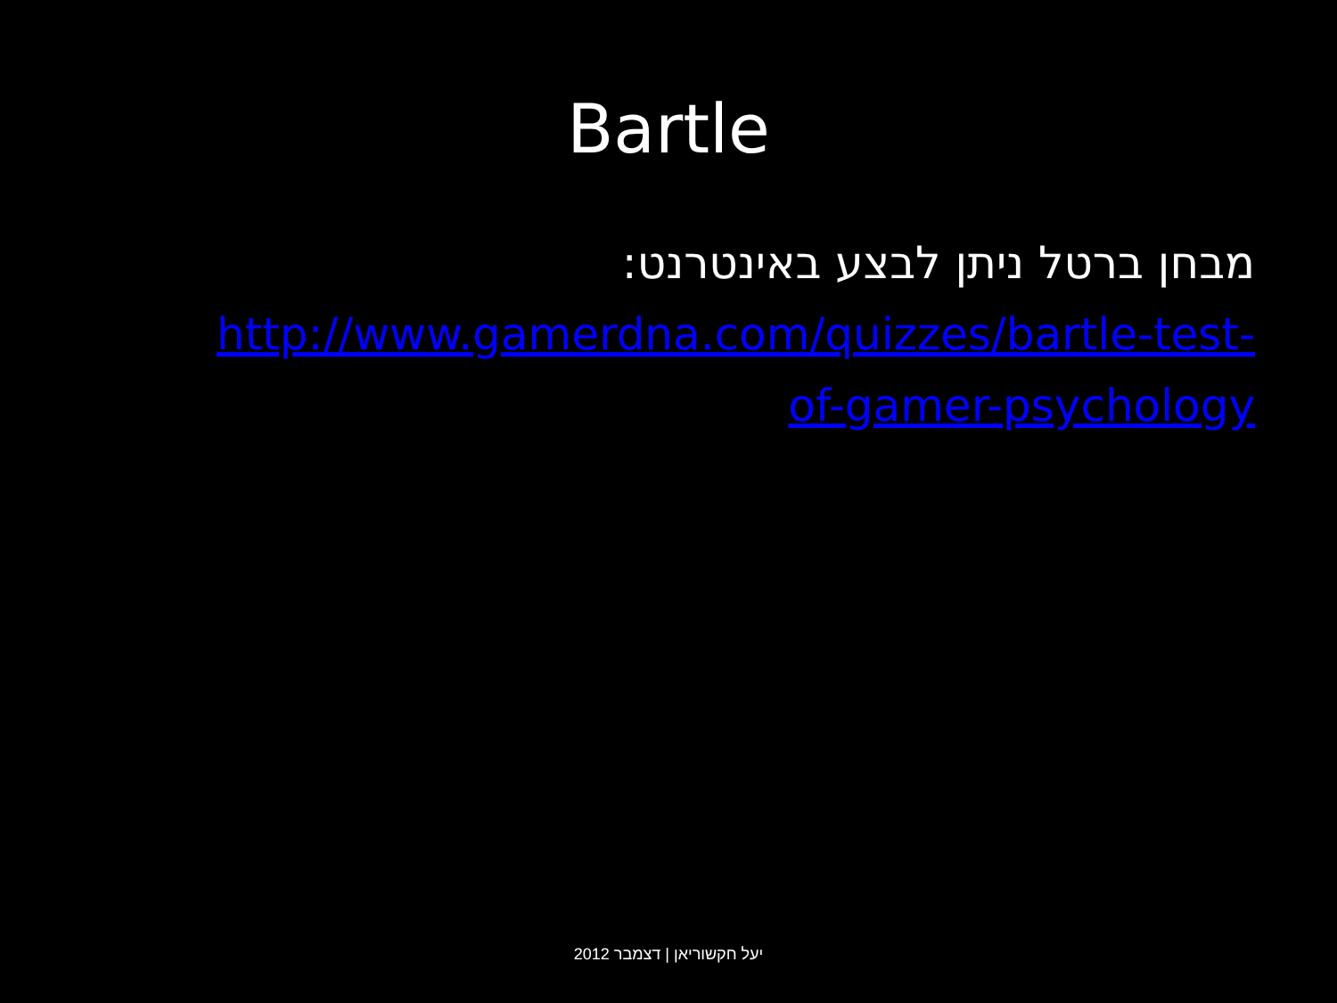Bartle
מבחן ברטל ניתן לבצע באינטרנט:
http://www.gamerdna.com/quizzes/bartle-test-
of-gamer-psychology
יעל חקשוריאן | דצמבר 2012